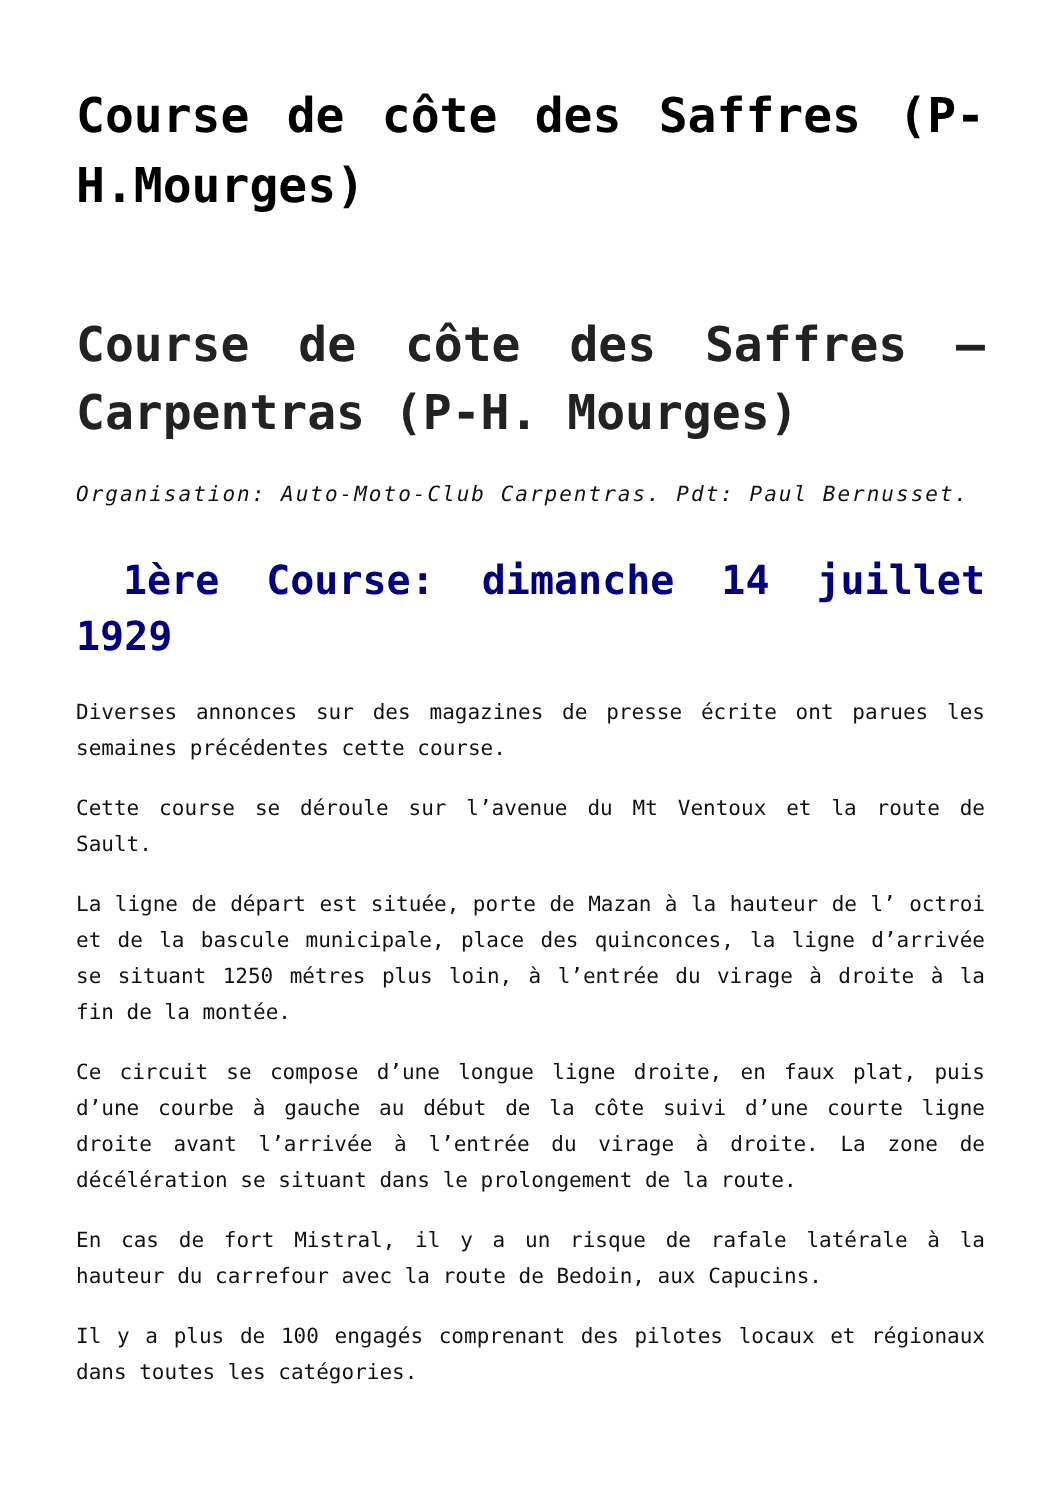Course de côte des Saffres (P-H.Mourges)
Course de côte des Saffres – Carpentras (P-H. Mourges)
Organisation: Auto-Moto-Club Carpentras. Pdt: Paul Bernusset.
1ère Course: dimanche 14 juillet 1929
Diverses annonces sur des magazines de presse écrite ont parues les semaines précédentes cette course.
Cette course se déroule sur l’avenue du Mt Ventoux et la route de Sault.
La ligne de départ est située, porte de Mazan à la hauteur de l’ octroi et de la bascule municipale, place des quinconces, la ligne d’arrivée se situant 1250 métres plus loin, à l’entrée du virage à droite à la fin de la montée.
Ce circuit se compose d’une longue ligne droite, en faux plat, puis d’une courbe à gauche au début de la côte suivi d’une courte ligne droite avant l’arrivée à l’entrée du virage à droite. La zone de décélération se situant dans le prolongement de la route.
En cas de fort Mistral, il y a un risque de rafale latérale à la hauteur du carrefour avec la route de Bedoin, aux Capucins.
Il y a plus de 100 engagés comprenant des pilotes locaux et régionaux dans toutes les catégories.